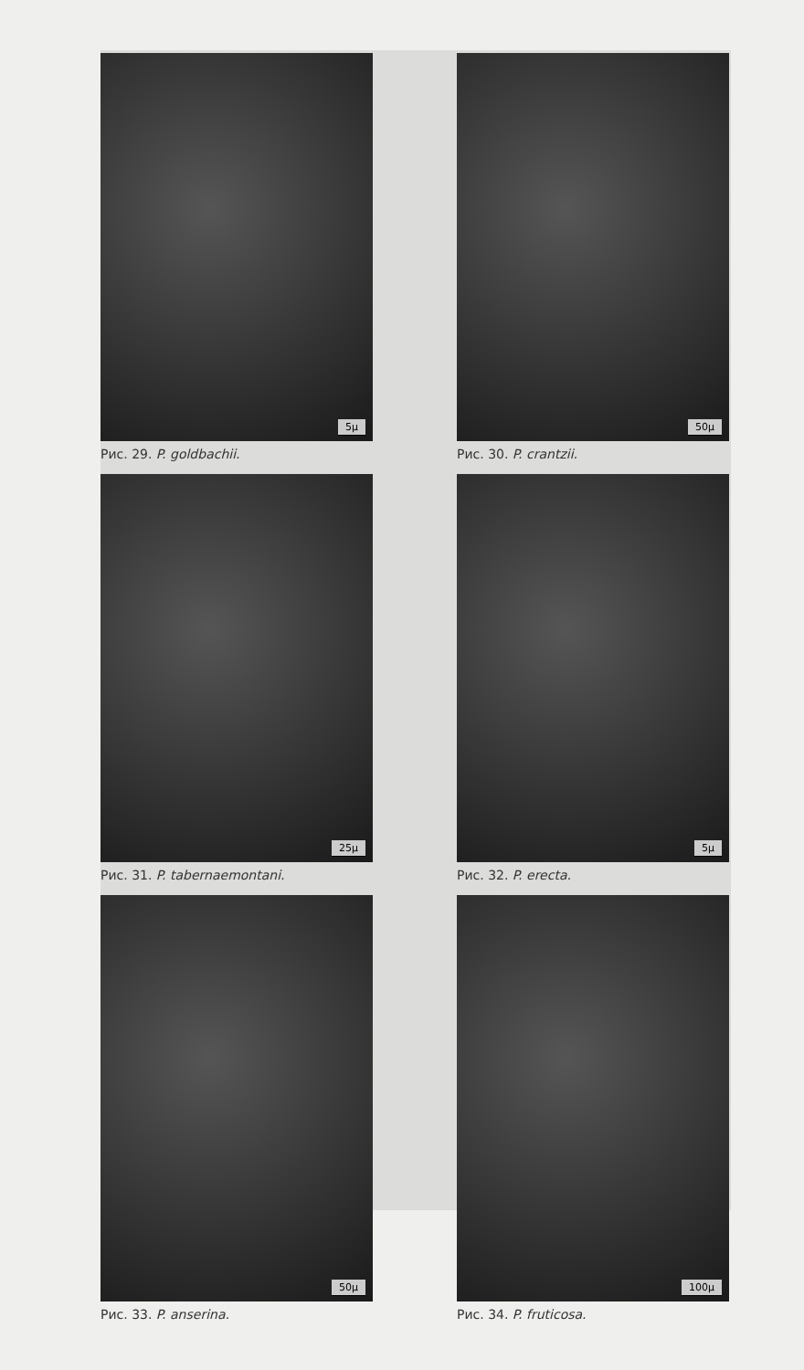5μ
Рис. 29. P. goldbachii.
50μ
Рис. 30. P. crantzii.
25μ
Рис. 31. P. tabernaemontani.
5μ
Рис. 32. P. erecta.
50μ
Рис. 33. P. anserina.
100μ
Рис. 34. P. fruticosa.